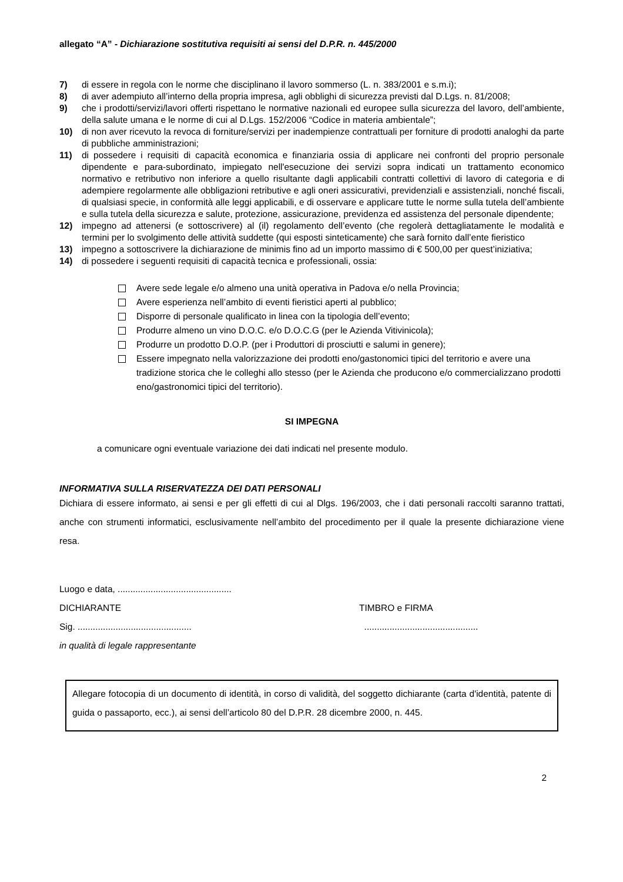allegato “A” - Dichiarazione sostitutiva requisiti ai sensi del D.P.R. n. 445/2000
7) di essere in regola con le norme che disciplinano il lavoro sommerso (L. n. 383/2001 e s.m.i);
8) di aver adempiuto all’interno della propria impresa, agli obblighi di sicurezza previsti dal D.Lgs. n. 81/2008;
9) che i prodotti/servizi/lavori offerti rispettano le normative nazionali ed europee sulla sicurezza del lavoro, dell’ambiente, della salute umana e le norme di cui al D.Lgs. 152/2006 “Codice in materia ambientale”;
10) di non aver ricevuto la revoca di forniture/servizi per inadempienze contrattuali per forniture di prodotti analoghi da parte di pubbliche amministrazioni;
11) di possedere i requisiti di capacità economica e finanziaria ossia di applicare nei confronti del proprio personale dipendente e para-subordinato, impiegato nell'esecuzione dei servizi sopra indicati un trattamento economico normativo e retributivo non inferiore a quello risultante dagli applicabili contratti collettivi di lavoro di categoria e di adempiere regolarmente alle obbligazioni retributive e agli oneri assicurativi, previdenziali e assistenziali, nonché fiscali, di qualsiasi specie, in conformità alle leggi applicabili, e di osservare e applicare tutte le norme sulla tutela dell’ambiente e sulla tutela della sicurezza e salute, protezione, assicurazione, previdenza ed assistenza del personale dipendente;
12) impegno ad attenersi (e sottoscrivere) al (il) regolamento dell’evento (che regolerà dettagliatamente le modalità e termini per lo svolgimento delle attività suddette (qui esposti sinteticamente) che sarà fornito dall’ente fieristico
13) impegno a sottoscrivere la dichiarazione de minimis fino ad un importo massimo di € 500,00 per quest’iniziativa;
14) di possedere i seguenti requisiti di capacità tecnica e professionali, ossia:
Avere sede legale e/o almeno una unità operativa in Padova e/o nella Provincia;
Avere esperienza nell’ambito di eventi fieristici aperti al pubblico;
Disporre di personale qualificato in linea con la tipologia dell’evento;
Produrre almeno un vino D.O.C. e/o D.O.C.G (per le Azienda Vitivinicola);
Produrre un prodotto D.O.P. (per i Produttori di prosciutti e salumi in genere);
Essere impegnato nella valorizzazione dei prodotti eno/gastonomici tipici del territorio e avere una tradizione storica che le colleghi allo stesso (per le Azienda che producono e/o commercializzano prodotti eno/gastronomici tipici del territorio).
SI IMPEGNA
a comunicare ogni eventuale variazione dei dati indicati nel presente modulo.
INFORMATIVA SULLA RISERVATEZZA DEI DATI PERSONALI
Dichiara di essere informato, ai sensi e per gli effetti di cui al Dlgs. 196/2003, che i dati personali raccolti saranno trattati, anche con strumenti informatici, esclusivamente nell’ambito del procedimento per il quale la presente dichiarazione viene resa.
Luogo e data, .............................................
DICHIARANTE TIMBRO e FIRMA
Sig. ............................................. .............................................
in qualità di legale rappresentante
Allegare fotocopia di un documento di identità, in corso di validità, del soggetto dichiarante (carta d'identità, patente di guida o passaporto, ecc.), ai sensi dell’articolo 80 del D.P.R. 28 dicembre 2000, n. 445.
2